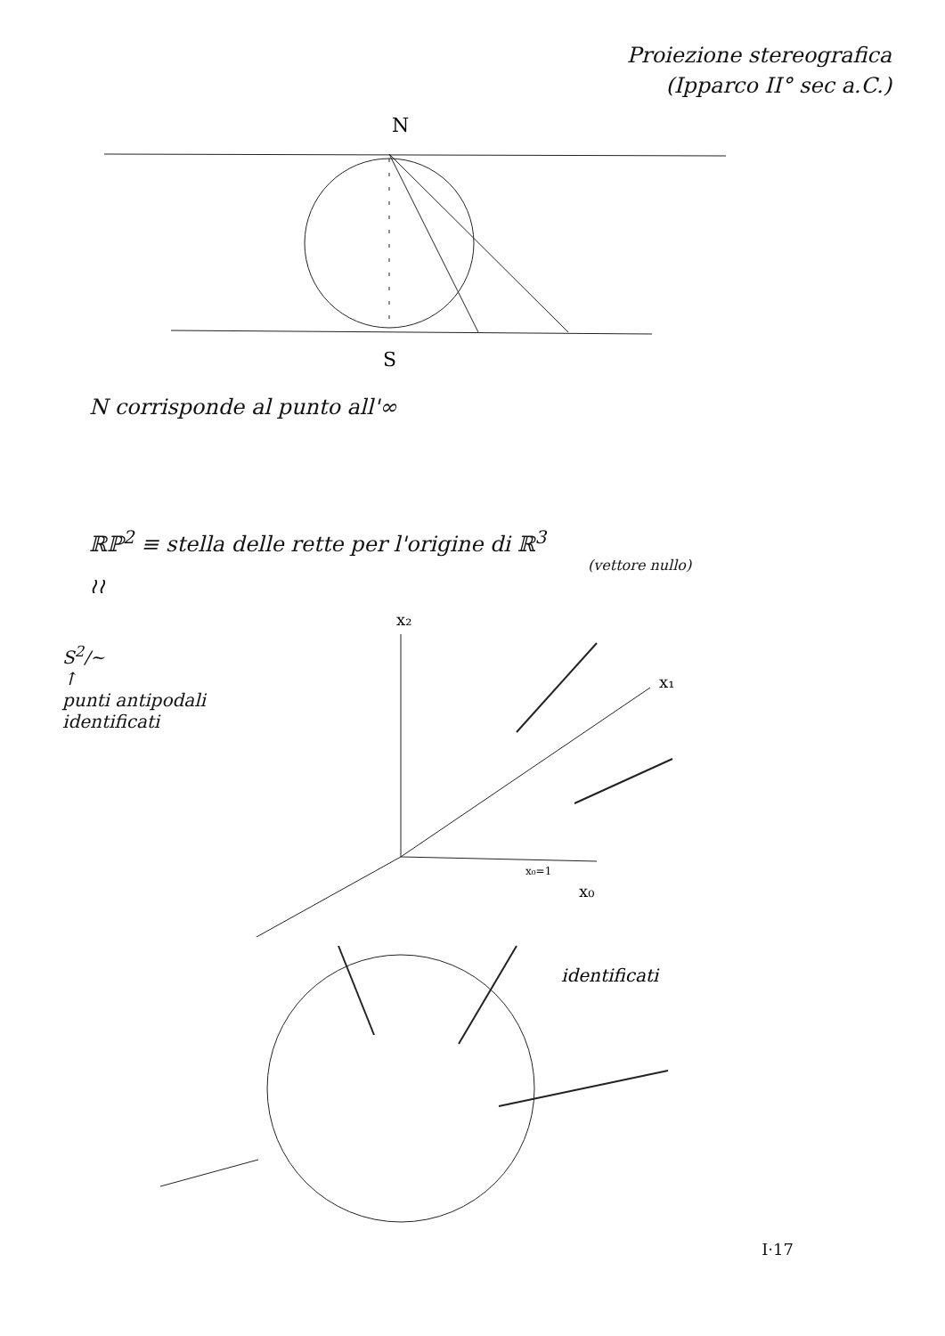Proiezione stereografica
(Ipparco II° sec a.C.)
N
S
N corrisponde al punto all'∞
ℝℙ<sup>2</sup> ≡ stella delle rette per l'origine di ℝ<sup>3</sup>
(vettore nullo)
≀≀
S<sup>2</sup>/~
↑
punti antipodali identificati
x₂
x₀
x₀=1
x₁
identificati
I·17